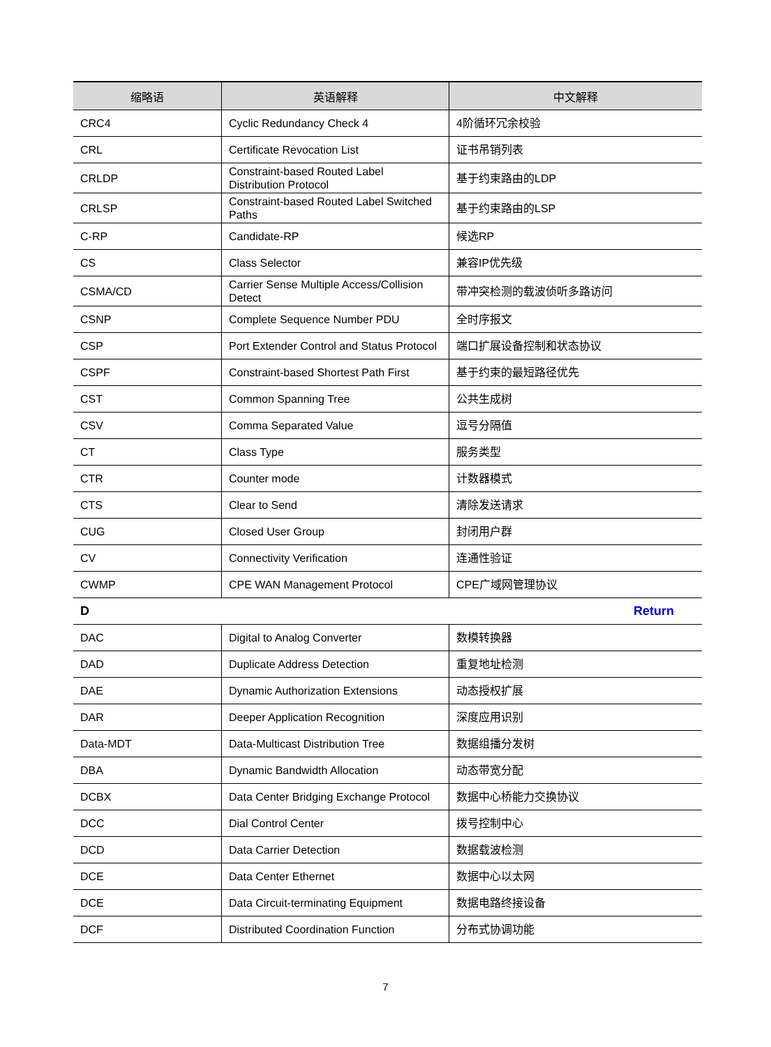| 缩略语 | 英语解释 | 中文解释 |
| --- | --- | --- |
| CRC4 | Cyclic Redundancy Check 4 | 4阶循环冗余校验 |
| CRL | Certificate Revocation List | 证书吊销列表 |
| CRLDP | Constraint-based Routed Label Distribution Protocol | 基于约束路由的LDP |
| CRLSP | Constraint-based Routed Label Switched Paths | 基于约束路由的LSP |
| C-RP | Candidate-RP | 候选RP |
| CS | Class Selector | 兼容IP优先级 |
| CSMA/CD | Carrier Sense Multiple Access/Collision Detect | 带冲突检测的载波侦听多路访问 |
| CSNP | Complete Sequence Number PDU | 全时序报文 |
| CSP | Port Extender Control and Status Protocol | 端口扩展设备控制和状态协议 |
| CSPF | Constraint-based Shortest Path First | 基于约束的最短路径优先 |
| CST | Common Spanning Tree | 公共生成树 |
| CSV | Comma Separated Value | 逗号分隔值 |
| CT | Class Type | 服务类型 |
| CTR | Counter mode | 计数器模式 |
| CTS | Clear to Send | 清除发送请求 |
| CUG | Closed User Group | 封闭用户群 |
| CV | Connectivity Verification | 连通性验证 |
| CWMP | CPE WAN Management Protocol | CPE广域网管理协议 |
| D | | Return |
| DAC | Digital to Analog Converter | 数模转换器 |
| DAD | Duplicate Address Detection | 重复地址检测 |
| DAE | Dynamic Authorization Extensions | 动态授权扩展 |
| DAR | Deeper Application Recognition | 深度应用识别 |
| Data-MDT | Data-Multicast Distribution Tree | 数据组播分发树 |
| DBA | Dynamic Bandwidth Allocation | 动态带宽分配 |
| DCBX | Data Center Bridging Exchange Protocol | 数据中心桥能力交换协议 |
| DCC | Dial Control Center | 拨号控制中心 |
| DCD | Data Carrier Detection | 数据载波检测 |
| DCE | Data Center Ethernet | 数据中心以太网 |
| DCE | Data Circuit-terminating Equipment | 数据电路终接设备 |
| DCF | Distributed Coordination Function | 分布式协调功能 |
7